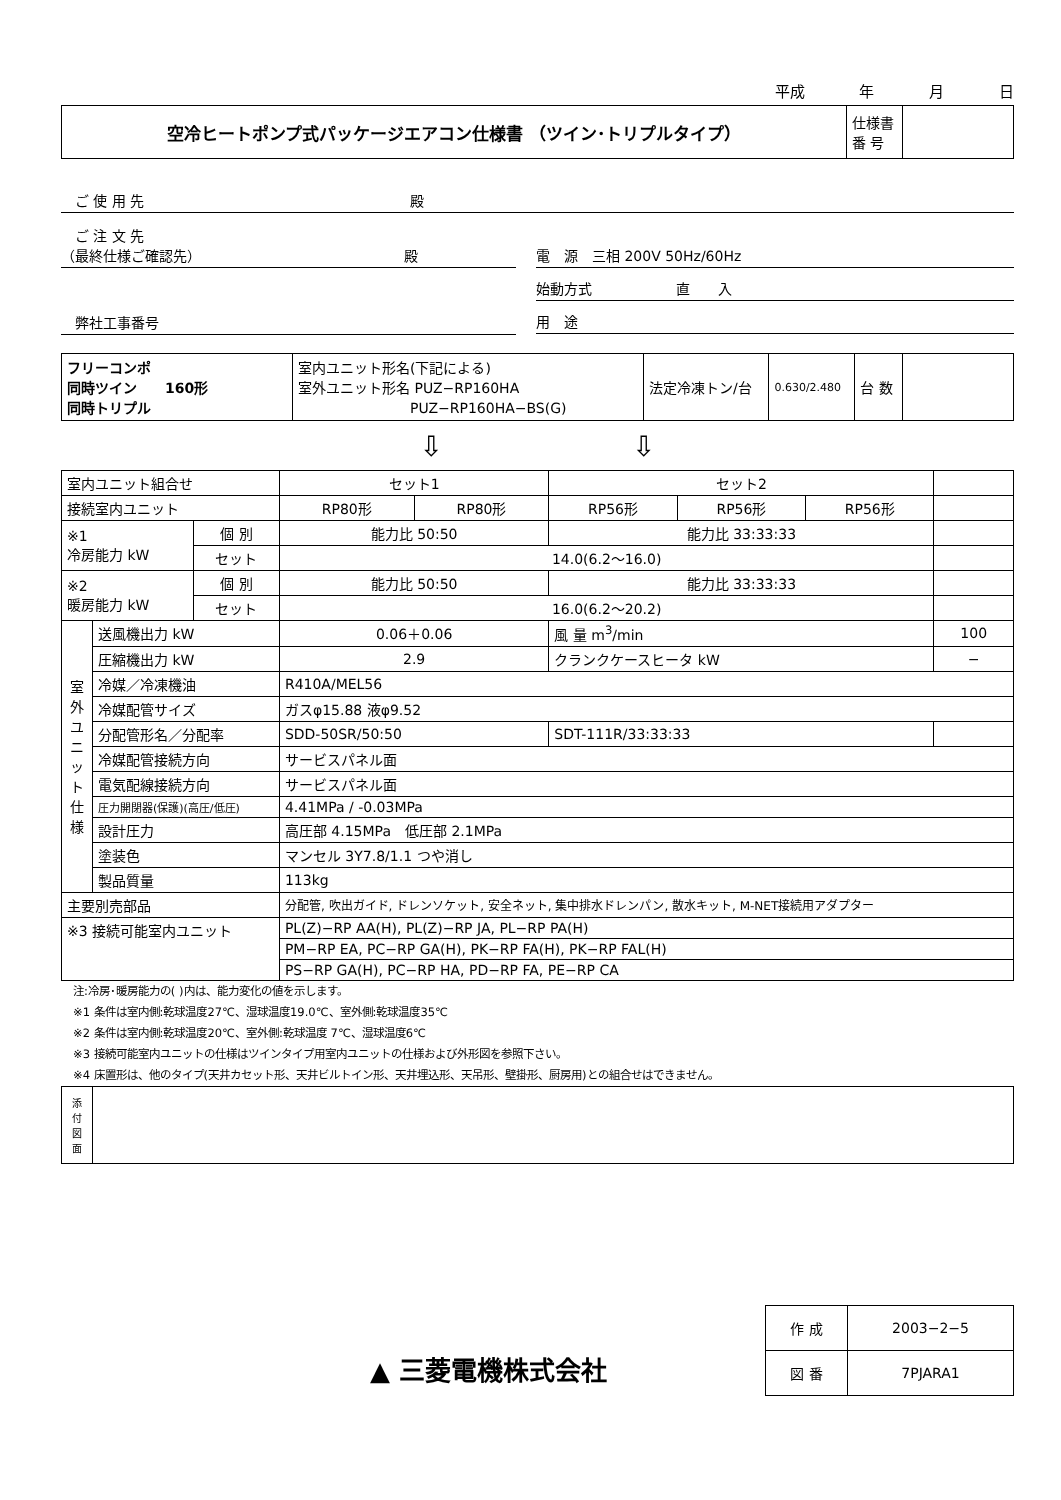平成 年 月 日
| 空冷ヒートポンプ式パッケージエアコン仕様書 （ツイン･トリプルタイプ） | 仕様書 番 号 | |
　ご 使 用 先　　　　　　　　　　　　　　　　　　　殿
　ご 注 文 先
（最終仕様ご確認先）　　　　　　　　　　　　　　　殿
電　源　三相 200V 50Hz/60Hz
始動方式　　　　　　直　　入
用　途
　弊社工事番号
| フリーコンポ 同時ツイン 160形 同時トリプル | 室内ユニット形名(下記による) 室外ユニット形名 PUZ−RP160HA PUZ−RP160HA−BS(G) | 法定冷凍トン/台 | 0.630/2.480 | 台 数 | |
⇩ ⇩
| 室内ユニット組合せ | | | セット1 | | セット2 | | | |
| 接続室内ユニット | | | RP80形 | RP80形 | RP56形 | RP56形 | RP56形 | |
| ※1 冷房能力 kW | | 個 別 | 能力比 50:50 | | 能力比 33:33:33 | | | |
| | | セット | 14.0(6.2〜16.0) | | | | | |
| ※2 暖房能力 kW | | 個 別 | 能力比 50:50 | | 能力比 33:33:33 | | | |
| | | セット | 16.0(6.2〜20.2) | | | | | |
| 室 外 ユ ニ ッ ト 仕 様 | 送風機出力 kW | | 0.06＋0.06 | | 風 量 m<sup>3</sup>/min | | | 100 |
| | 圧縮機出力 kW | | 2.9 | | クランクケースヒータ kW | | | − |
| | 冷媒／冷凍機油 | | R410A/MEL56 | | | | | |
| | 冷媒配管サイズ | | ガスφ15.88 液φ9.52 | | | | | |
| | 分配管形名／分配率 | | SDD-50SR/50:50 | | SDT-111R/33:33:33 | | | |
| | 冷媒配管接続方向 | | サービスパネル面 | | | | | |
| | 電気配線接続方向 | | サービスパネル面 | | | | | |
| | 圧力開閉器(保護)(高圧/低圧) | | 4.41MPa / -0.03MPa | | | | | |
| | 設計圧力 | | 高圧部 4.15MPa 低圧部 2.1MPa | | | | | |
| | 塗装色 | | マンセル 3Y7.8/1.1 つや消し | | | | | |
| | 製品質量 | | 113kg | | | | | |
| 主要別売部品 | | | 分配管, 吹出ガイド, ドレンソケット, 安全ネット, 集中排水ドレンパン, 散水キット, M-NET接続用アダプター | | | | | |
| ※3 接続可能室内ユニット | | | PL(Z)−RP AA(H), PL(Z)−RP JA, PL−RP PA(H) | | | | | |
| | | | PM−RP EA, PC−RP GA(H), PK−RP FA(H), PK−RP FAL(H) | | | | | |
| | | | PS−RP GA(H), PC−RP HA, PD−RP FA, PE−RP CA | | | | | |
注:冷房･暖房能力の( )内は、能力変化の値を示します。
※1 条件は室内側:乾球温度27℃、湿球温度19.0℃、室外側:乾球温度35℃
※2 条件は室内側:乾球温度20℃、室外側:乾球温度 7℃、湿球温度6℃
※3 接続可能室内ユニットの仕様はツインタイプ用室内ユニットの仕様および外形図を参照下さい。
※4 床置形は、他のタイプ(天井カセット形、天井ビルトイン形、天井埋込形、天吊形、壁掛形、厨房用)との組合せはできません。
| 添 付 図 面 | |
▲ 三菱電機株式会社
| 作 成 | 2003−2−5 |
| 図 番 | 7PJARA1 |